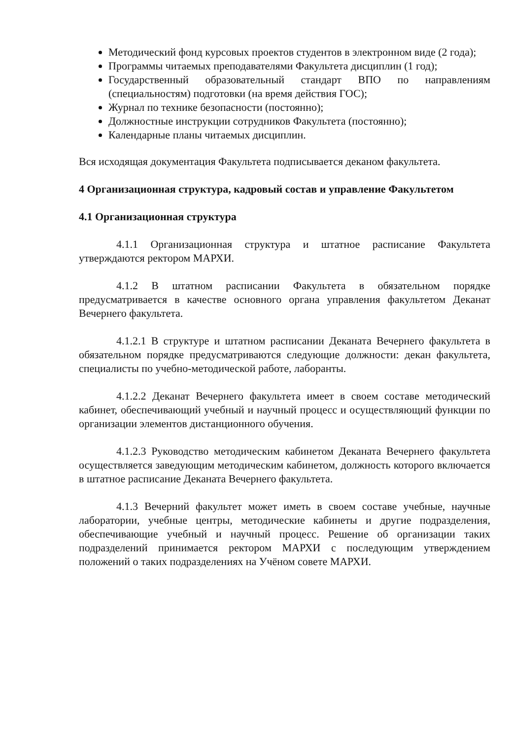Методический фонд курсовых проектов студентов в электронном виде (2 года);
Программы читаемых преподавателями Факультета дисциплин (1 год);
Государственный образовательный стандарт ВПО по направлениям (специальностям) подготовки (на время действия ГОС);
Журнал по технике безопасности (постоянно);
Должностные инструкции сотрудников Факультета (постоянно);
Календарные планы читаемых дисциплин.
Вся исходящая документация Факультета подписывается деканом факультета.
4 Организационная структура, кадровый состав и управление Факультетом
4.1 Организационная структура
4.1.1 Организационная структура и штатное расписание Факультета утверждаются ректором МАРХИ.
4.1.2 В штатном расписании Факультета в обязательном порядке предусматривается в качестве основного органа управления факультетом Деканат Вечернего факультета.
4.1.2.1 В структуре и штатном расписании Деканата Вечернего факультета в обязательном порядке предусматриваются следующие должности: декан факультета, специалисты по учебно-методической работе, лаборанты.
4.1.2.2 Деканат Вечернего факультета имеет в своем составе методический кабинет, обеспечивающий учебный и научный процесс и осуществляющий функции по организации элементов дистанционного обучения.
4.1.2.3 Руководство методическим кабинетом Деканата Вечернего факультета осуществляется заведующим методическим кабинетом, должность которого включается в штатное расписание Деканата Вечернего факультета.
4.1.3 Вечерний факультет может иметь в своем составе учебные, научные лаборатории, учебные центры, методические кабинеты и другие подразделения, обеспечивающие учебный и научный процесс. Решение об организации таких подразделений принимается ректором МАРХИ с последующим утверждением положений о таких подразделениях на Учёном совете МАРХИ.